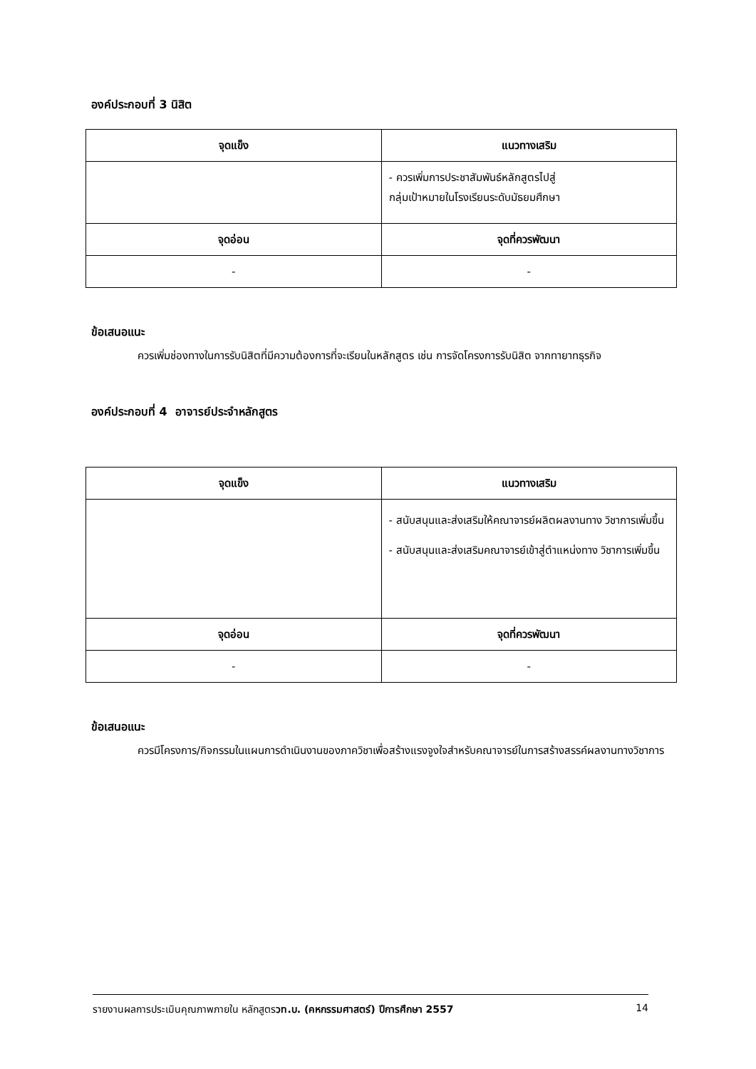องค์ประกอบที่ 3 นิสิต
| จุดแข็ง | แนวทางเสริม |
| --- | --- |
| | - ควรเพิ่มการประชาสัมพันธ์หลักสูตรไปสู่ กลุ่มเป้าหมายในโรงเรียนระดับมัธยมศึกษา |
| จุดอ่อน | จุดที่ควรพัฒนา |
| - | - |
ข้อเสนอแนะ
ควรเพิ่มช่องทางในการรับนิสิตที่มีความต้องการที่จะเรียนในหลักสูตร เช่น การจัดโครงการรับนิสิต จากทายาทธุรกิจ
องค์ประกอบที่ 4 อาจารย์ประจำหลักสูตร
| จุดแข็ง | แนวทางเสริม |
| --- | --- |
| | - สนับสนุนและส่งเสริมให้คณาจารย์ผลิตผลงานทาง วิชาการเพิ่มขึ้น - สนับสนุนและส่งเสริมคณาจารย์เข้าสู่ตำแหน่งทาง วิชาการเพิ่มขึ้น |
| จุดอ่อน | จุดที่ควรพัฒนา |
| - | - |
ข้อเสนอแนะ
ควรมีโครงการ/กิจกรรมในแผนการดำเนินงานของภาควิชาเพื่อสร้างแรงจูงใจสำหรับคณาจารย์ในการสร้างสรรค์ผลงานทางวิชาการ
รายงานผลการประเมินคุณภาพภายใน หลักสูตรวท.บ. (คหกรรมศาสตร์) ปีการศึกษา 2557 14